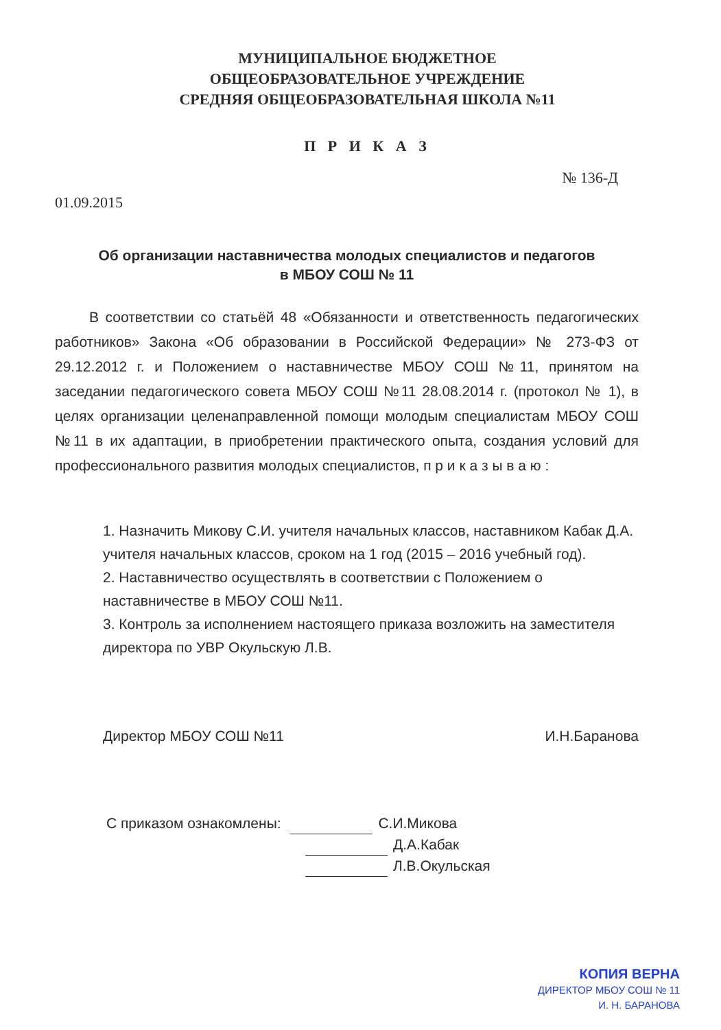МУНИЦИПАЛЬНОЕ БЮДЖЕТНОЕ
ОБЩЕОБРАЗОВАТЕЛЬНОЕ УЧРЕЖДЕНИЕ
СРЕДНЯЯ ОБЩЕОБРАЗОВАТЕЛЬНАЯ ШКОЛА №11
П Р И К А З
№ 136-Д
01.09.2015
Об организации наставничества молодых специалистов и педагогов
в МБОУ СОШ № 11
В соответствии со статьёй 48 «Обязанности и ответственность педагогических работников» Закона «Об образовании в Российской Федерации» № 273-ФЗ от 29.12.2012 г. и Положением о наставничестве МБОУ СОШ №11, принятом на заседании педагогического совета МБОУ СОШ №11 28.08.2014 г. (протокол № 1), в целях организации целенаправленной помощи молодым специалистам МБОУ СОШ №11 в их адаптации, в приобретении практического опыта, создания условий для профессионального развития молодых специалистов, п р и к а з ы в а ю :
1. Назначить Микову С.И. учителя начальных классов, наставником Кабак Д.А. учителя начальных классов, сроком на 1 год (2015 – 2016 учебный год).
2. Наставничество осуществлять в соответствии с Положением о наставничестве в МБОУ СОШ №11.
3. Контроль за исполнением настоящего приказа возложить на заместителя директора по УВР Окульскую Л.В.
Директор МБОУ СОШ №11 И.Н.Баранова
С приказом ознакомлены: С.И.Микова
Д.А.Кабак
Л.В.Окульская
КОПИЯ ВЕРНА
ДИРЕКТОР МБОУ СОШ № 11
И. Н. БАРАНОВА